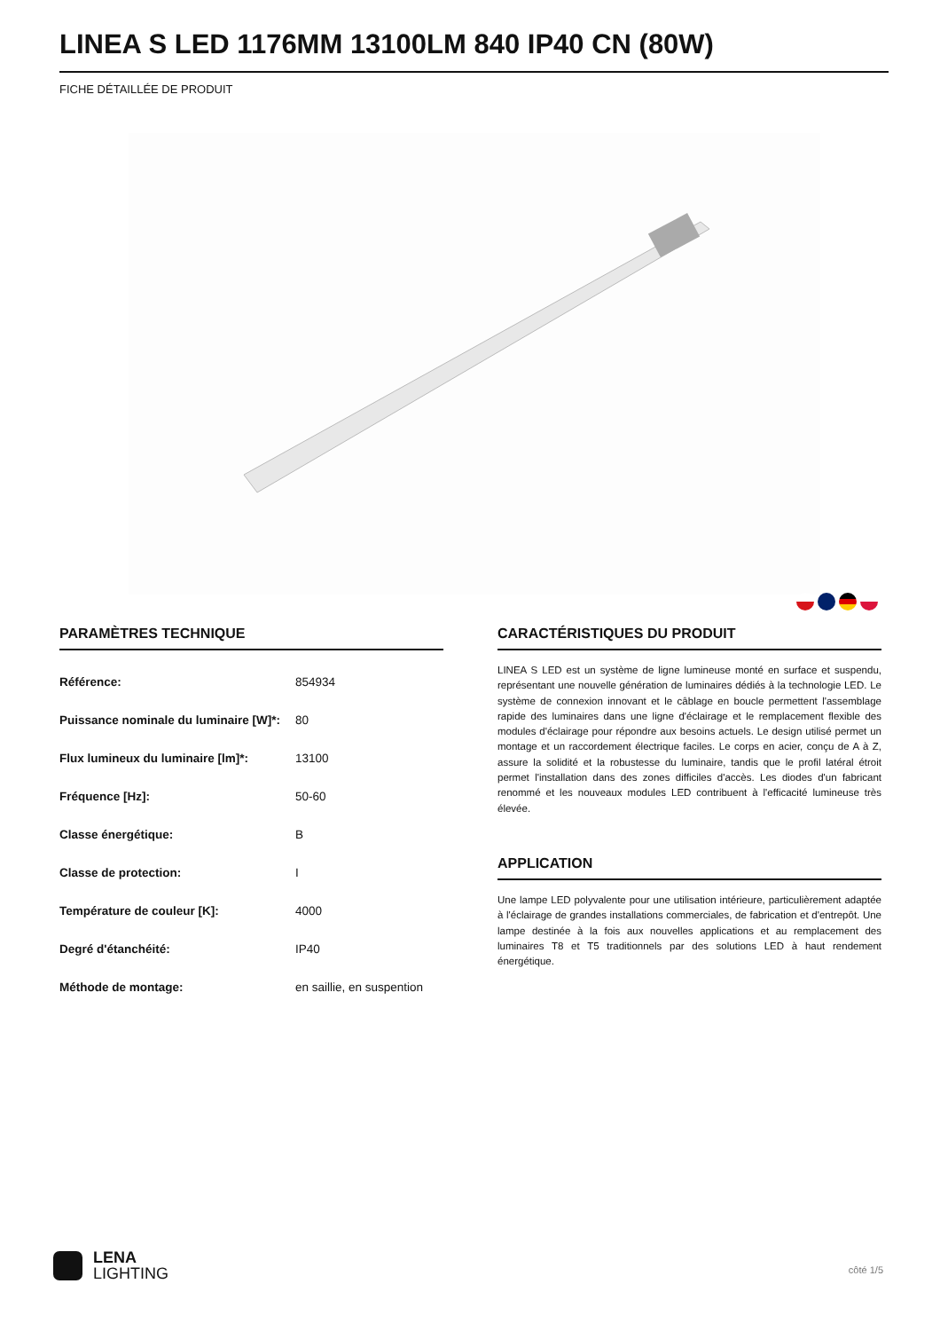LINEA S LED 1176MM 13100LM 840 IP40 CN (80W)
FICHE DÉTAILLÉE DE PRODUIT
PARAMÈTRES TECHNIQUE
| Référence: | 854934 |
| Puissance nominale du luminaire [W]*: | 80 |
| Flux lumineux du luminaire [lm]*: | 13100 |
| Fréquence [Hz]: | 50-60 |
| Classe énergétique: | B |
| Classe de protection: | I |
| Température de couleur [K]: | 4000 |
| Degré d'étanchéité: | IP40 |
| Méthode de montage: | en saillie, en suspention |
CARACTÉRISTIQUES DU PRODUIT
LINEA S LED est un système de ligne lumineuse monté en surface et suspendu, représentant une nouvelle génération de luminaires dédiés à la technologie LED. Le système de connexion innovant et le câblage en boucle permettent l'assemblage rapide des luminaires dans une ligne d'éclairage et le remplacement flexible des modules d'éclairage pour répondre aux besoins actuels. Le design utilisé permet un montage et un raccordement électrique faciles. Le corps en acier, conçu de A à Z, assure la solidité et la robustesse du luminaire, tandis que le profil latéral étroit permet l'installation dans des zones difficiles d'accès. Les diodes d'un fabricant renommé et les nouveaux modules LED contribuent à l'efficacité lumineuse très élevée.
APPLICATION
Une lampe LED polyvalente pour une utilisation intérieure, particulièrement adaptée à l'éclairage de grandes installations commerciales, de fabrication et d'entrepôt. Une lampe destinée à la fois aux nouvelles applications et au remplacement des luminaires T8 et T5 traditionnels par des solutions LED à haut rendement énergétique.
LENA
LIGHTING
côté 1/5